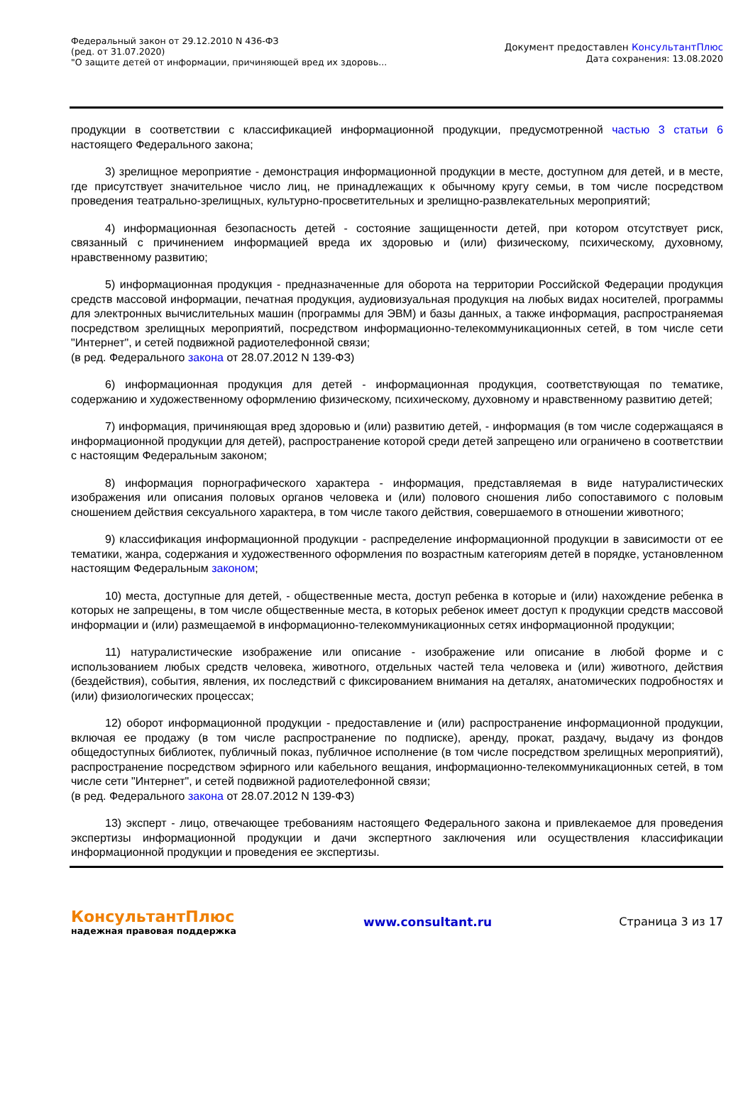Федеральный закон от 29.12.2010 N 436-ФЗ
(ред. от 31.07.2020)
"О защите детей от информации, причиняющей вред их здоровь...
Документ предоставлен КонсультантПлюс
Дата сохранения: 13.08.2020
продукции в соответствии с классификацией информационной продукции, предусмотренной частью 3 статьи 6 настоящего Федерального закона;
3) зрелищное мероприятие - демонстрация информационной продукции в месте, доступном для детей, и в месте, где присутствует значительное число лиц, не принадлежащих к обычному кругу семьи, в том числе посредством проведения театрально-зрелищных, культурно-просветительных и зрелищно-развлекательных мероприятий;
4) информационная безопасность детей - состояние защищенности детей, при котором отсутствует риск, связанный с причинением информацией вреда их здоровью и (или) физическому, психическому, духовному, нравственному развитию;
5) информационная продукция - предназначенные для оборота на территории Российской Федерации продукция средств массовой информации, печатная продукция, аудиовизуальная продукция на любых видах носителей, программы для электронных вычислительных машин (программы для ЭВМ) и базы данных, а также информация, распространяемая посредством зрелищных мероприятий, посредством информационно-телекоммуникационных сетей, в том числе сети "Интернет", и сетей подвижной радиотелефонной связи;
(в ред. Федерального закона от 28.07.2012 N 139-ФЗ)
6) информационная продукция для детей - информационная продукция, соответствующая по тематике, содержанию и художественному оформлению физическому, психическому, духовному и нравственному развитию детей;
7) информация, причиняющая вред здоровью и (или) развитию детей, - информация (в том числе содержащаяся в информационной продукции для детей), распространение которой среди детей запрещено или ограничено в соответствии с настоящим Федеральным законом;
8) информация порнографического характера - информация, представляемая в виде натуралистических изображения или описания половых органов человека и (или) полового сношения либо сопоставимого с половым сношением действия сексуального характера, в том числе такого действия, совершаемого в отношении животного;
9) классификация информационной продукции - распределение информационной продукции в зависимости от ее тематики, жанра, содержания и художественного оформления по возрастным категориям детей в порядке, установленном настоящим Федеральным законом;
10) места, доступные для детей, - общественные места, доступ ребенка в которые и (или) нахождение ребенка в которых не запрещены, в том числе общественные места, в которых ребенок имеет доступ к продукции средств массовой информации и (или) размещаемой в информационно-телекоммуникационных сетях информационной продукции;
11) натуралистические изображение или описание - изображение или описание в любой форме и с использованием любых средств человека, животного, отдельных частей тела человека и (или) животного, действия (бездействия), события, явления, их последствий с фиксированием внимания на деталях, анатомических подробностях и (или) физиологических процессах;
12) оборот информационной продукции - предоставление и (или) распространение информационной продукции, включая ее продажу (в том числе распространение по подписке), аренду, прокат, раздачу, выдачу из фондов общедоступных библиотек, публичный показ, публичное исполнение (в том числе посредством зрелищных мероприятий), распространение посредством эфирного или кабельного вещания, информационно-телекоммуникационных сетей, в том числе сети "Интернет", и сетей подвижной радиотелефонной связи;
(в ред. Федерального закона от 28.07.2012 N 139-ФЗ)
13) эксперт - лицо, отвечающее требованиям настоящего Федерального закона и привлекаемое для проведения экспертизы информационной продукции и дачи экспертного заключения или осуществления классификации информационной продукции и проведения ее экспертизы.
КонсультантПлюс
надежная правовая поддержка
www.consultant.ru Страница 3 из 17